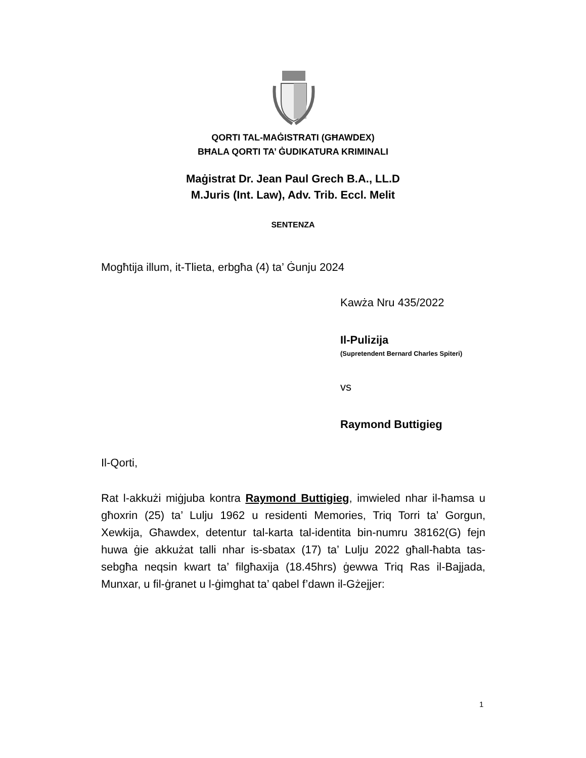QORTI TAL-MAĠISTRATI (GĦAWDEX)
BĦALA QORTI TA’ ĠUDIKATURA KRIMINALI
Maġistrat Dr. Jean Paul Grech B.A., LL.D
M.Juris (Int. Law), Adv. Trib. Eccl. Melit
SENTENZA
Mogħtija illum, it-Tlieta, erbgħa (4) ta’ Ġunju 2024
Kawża Nru 435/2022
Il-Pulizija
(Supretendent Bernard Charles Spiteri)
vs
Raymond Buttigieg
Il-Qorti,
Rat l-akkużi miġjuba kontra Raymond Buttigieg, imwieled nhar il-ħamsa u għoxrin (25) ta’ Lulju 1962 u residenti Memories, Triq Torri ta’ Gorgun, Xewkija, Għawdex, detentur tal-karta tal-identita bin-numru 38162(G) fejn huwa ġie akkużat talli nhar is-sbatax (17) ta’ Lulju 2022 għall-ħabta tas-sebgħa neqsin kwart ta’ filgħaxija (18.45hrs) ġewwa Triq Ras il-Bajjada, Munxar, u fil-ġranet u l-ġimghat ta’ qabel f’dawn il-Gżejjer:
1